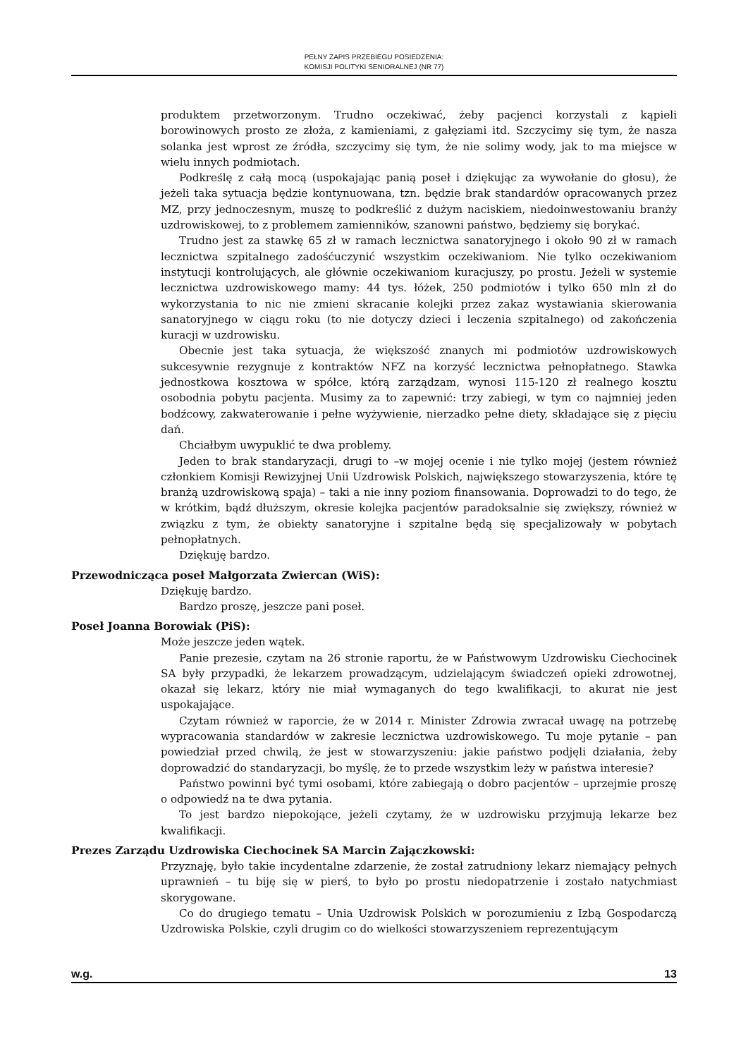PEŁNY ZAPIS PRZEBIEGU POSIEDZENIA:
KOMISJI POLITYKI SENIORALNEJ (NR 77)
produktem przetworzonym. Trudno oczekiwać, żeby pacjenci korzystali z kąpieli borowinowych prosto ze złoża, z kamieniami, z gałęziami itd. Szczycimy się tym, że nasza solanka jest wprost ze źródła, szczycimy się tym, że nie solimy wody, jak to ma miejsce w wielu innych podmiotach.
Podkreślę z całą mocą (uspokajając panią poseł i dziękując za wywołanie do głosu), że jeżeli taka sytuacja będzie kontynuowana, tzn. będzie brak standardów opracowanych przez MZ, przy jednoczesnym, muszę to podkreślić z dużym naciskiem, niedoinwestowaniu branży uzdrowiskowej, to z problemem zamienników, szanowni państwo, będziemy się borykać.
Trudno jest za stawkę 65 zł w ramach lecznictwa sanatoryjnego i około 90 zł w ramach lecznictwa szpitalnego zadośćuczynić wszystkim oczekiwaniom. Nie tylko oczekiwaniom instytucji kontrolujących, ale głównie oczekiwaniom kuracjuszy, po prostu. Jeżeli w systemie lecznictwa uzdrowiskowego mamy: 44 tys. łóżek, 250 podmiotów i tylko 650 mln zł do wykorzystania to nic nie zmieni skracanie kolejki przez zakaz wystawiania skierowania sanatoryjnego w ciągu roku (to nie dotyczy dzieci i leczenia szpitalnego) od zakończenia kuracji w uzdrowisku.
Obecnie jest taka sytuacja, że większość znanych mi podmiotów uzdrowiskowych sukcesywnie rezygnuje z kontraktów NFZ na korzyść lecznictwa pełnopłatnego. Stawka jednostkowa kosztowa w spółce, którą zarządzam, wynosi 115-120 zł realnego kosztu osobodnia pobytu pacjenta. Musimy za to zapewnić: trzy zabiegi, w tym co najmniej jeden bodźcowy, zakwaterowanie i pełne wyżywienie, nierzadko pełne diety, składające się z pięciu dań.
Chciałbym uwypuklić te dwa problemy.
Jeden to brak standaryzacji, drugi to –w mojej ocenie i nie tylko mojej (jestem również członkiem Komisji Rewizyjnej Unii Uzdrowisk Polskich, największego stowarzyszenia, które tę branżą uzdrowiskową spaja) – taki a nie inny poziom finansowania. Doprowadzi to do tego, że w krótkim, bądź dłuższym, okresie kolejka pacjentów paradoksalnie się zwiększy, również w związku z tym, że obiekty sanatoryjne i szpitalne będą się specjalizowały w pobytach pełnopłatnych.
Dziękuję bardzo.
Przewodnicząca poseł Małgorzata Zwiercan (WiS):
Dziękuję bardzo.
Bardzo proszę, jeszcze pani poseł.
Poseł Joanna Borowiak (PiS):
Może jeszcze jeden wątek.
Panie prezesie, czytam na 26 stronie raportu, że w Państwowym Uzdrowisku Ciechocinek SA były przypadki, że lekarzem prowadzącym, udzielającym świadczeń opieki zdrowotnej, okazał się lekarz, który nie miał wymaganych do tego kwalifikacji, to akurat nie jest uspokajające.
Czytam również w raporcie, że w 2014 r. Minister Zdrowia zwracał uwagę na potrzebę wypracowania standardów w zakresie lecznictwa uzdrowiskowego. Tu moje pytanie – pan powiedział przed chwilą, że jest w stowarzyszeniu: jakie państwo podjęli działania, żeby doprowadzić do standaryzacji, bo myślę, że to przede wszystkim leży w państwa interesie?
Państwo powinni być tymi osobami, które zabiegają o dobro pacjentów – uprzejmie proszę o odpowiedź na te dwa pytania.
To jest bardzo niepokojące, jeżeli czytamy, że w uzdrowisku przyjmują lekarze bez kwalifikacji.
Prezes Zarządu Uzdrowiska Ciechocinek SA Marcin Zającz­kowski:
Przyznaję, było takie incydentalne zdarzenie, że został zatrudniony lekarz niemający pełnych uprawnień – tu biję się w pierś, to było po prostu niedopatrzenie i zostało natychmiast skorygowane.
Co do drugiego tematu – Unia Uzdrowisk Polskich w porozumieniu z Izbą Gospodarczą Uzdrowiska Polskie, czyli drugim co do wielkości stowarzyszeniem reprezentującym
w.g. 13